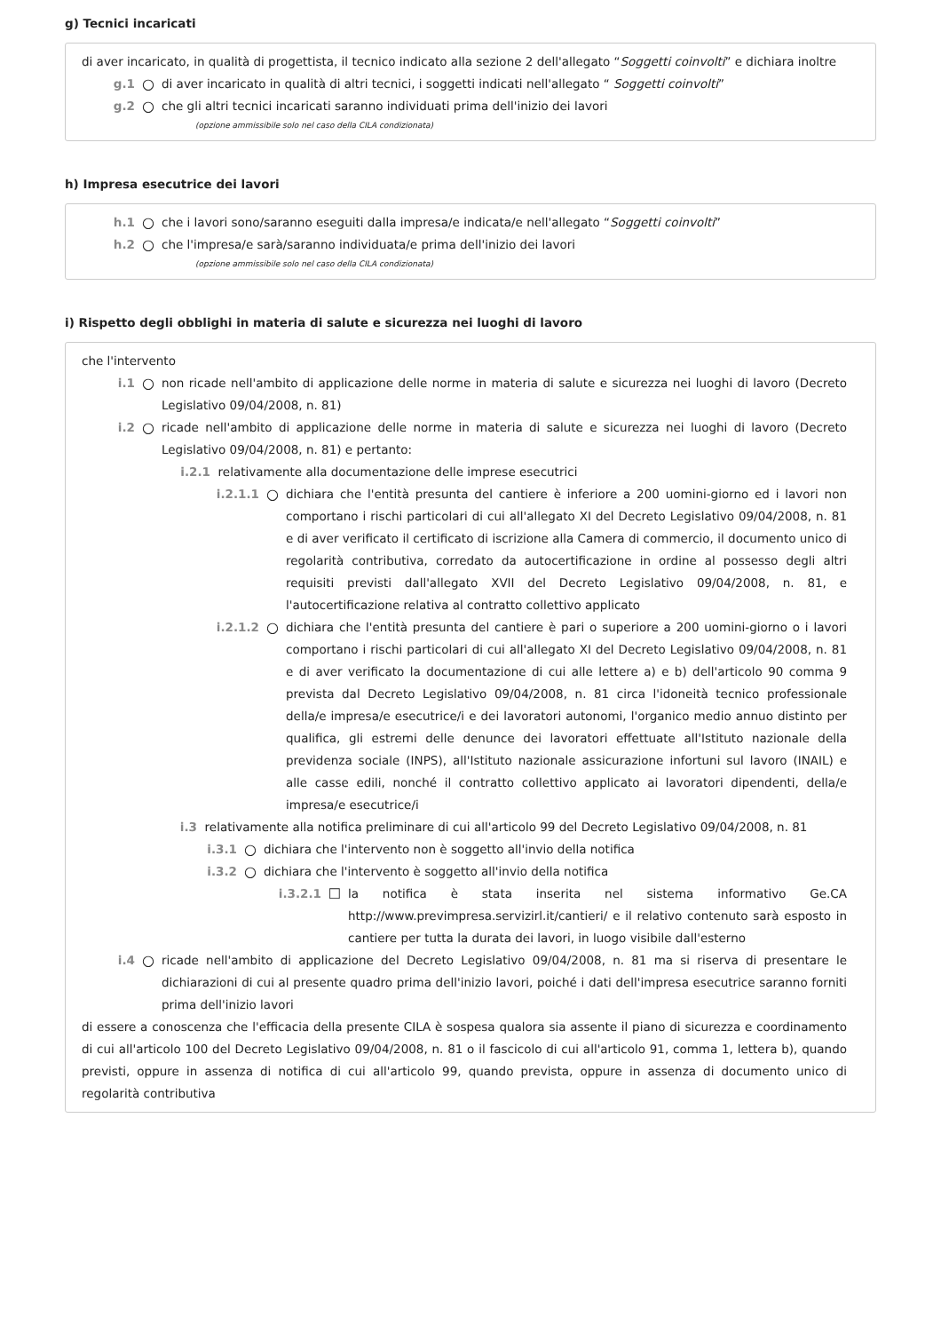g) Tecnici incaricati
di aver incaricato, in qualità di progettista, il tecnico indicato alla sezione 2 dell'allegato “Soggetti coinvolti” e dichiara inoltre
g.1 ○ di aver incaricato in qualità di altri tecnici, i soggetti indicati nell'allegato “ Soggetti coinvolti”
g.2 ○ che gli altri tecnici incaricati saranno individuati prima dell'inizio dei lavori
(opzione ammissibile solo nel caso della CILA condizionata)
h) Impresa esecutrice dei lavori
h.1 ○ che i lavori sono/saranno eseguiti dalla impresa/e indicata/e nell'allegato “Soggetti coinvolti”
h.2 ○ che l'impresa/e sarà/saranno individuata/e prima dell'inizio dei lavori
(opzione ammissibile solo nel caso della CILA condizionata)
i) Rispetto degli obblighi in materia di salute e sicurezza nei luoghi di lavoro
che l'intervento
i.1 ○ non ricade nell'ambito di applicazione delle norme in materia di salute e sicurezza nei luoghi di lavoro (Decreto Legislativo 09/04/2008, n. 81)
i.2 ○ ricade nell'ambito di applicazione delle norme in materia di salute e sicurezza nei luoghi di lavoro (Decreto Legislativo 09/04/2008, n. 81) e pertanto:
i.2.1 relativamente alla documentazione delle imprese esecutrici
i.2.1.1 ○ dichiara che l'entità presunta del cantiere è inferiore a 200 uomini-giorno ed i lavori non comportano i rischi particolari di cui all'allegato XI del Decreto Legislativo 09/04/2008, n. 81 e di aver verificato il certificato di iscrizione alla Camera di commercio, il documento unico di regolarità contributiva, corredato da autocertificazione in ordine al possesso degli altri requisiti previsti dall'allegato XVII del Decreto Legislativo 09/04/2008, n. 81, e l'autocertificazione relativa al contratto collettivo applicato
i.2.1.2 ○ dichiara che l'entità presunta del cantiere è pari o superiore a 200 uomini-giorno o i lavori comportano i rischi particolari di cui all'allegato XI del Decreto Legislativo 09/04/2008, n. 81 e di aver verificato la documentazione di cui alle lettere a) e b) dell'articolo 90 comma 9 prevista dal Decreto Legislativo 09/04/2008, n. 81 circa l'idoneità tecnico professionale della/e impresa/e esecutrice/i e dei lavoratori autonomi, l'organico medio annuo distinto per qualifica, gli estremi delle denunce dei lavoratori effettuate all'Istituto nazionale della previdenza sociale (INPS), all'Istituto nazionale assicurazione infortuni sul lavoro (INAIL) e alle casse edili, nonché il contratto collettivo applicato ai lavoratori dipendenti, della/e impresa/e esecutrice/i
i.3 relativamente alla notifica preliminare di cui all'articolo 99 del Decreto Legislativo 09/04/2008, n. 81
i.3.1 ○ dichiara che l'intervento non è soggetto all'invio della notifica
i.3.2 ○ dichiara che l'intervento è soggetto all'invio della notifica
i.3.2.1 ☐ la notifica è stata inserita nel sistema informativo Ge.CA http://www.previmpresa.servizirl.it/cantieri/ e il relativo contenuto sarà esposto in cantiere per tutta la durata dei lavori, in luogo visibile dall'esterno
i.4 ○ ricade nell'ambito di applicazione del Decreto Legislativo 09/04/2008, n. 81 ma si riserva di presentare le dichiarazioni di cui al presente quadro prima dell'inizio lavori, poiché i dati dell'impresa esecutrice saranno forniti prima dell'inizio lavori
di essere a conoscenza che l'efficacia della presente CILA è sospesa qualora sia assente il piano di sicurezza e coordinamento di cui all'articolo 100 del Decreto Legislativo 09/04/2008, n. 81 o il fascicolo di cui all'articolo 91, comma 1, lettera b), quando previsti, oppure in assenza di notifica di cui all'articolo 99, quando prevista, oppure in assenza di documento unico di regolarità contributiva